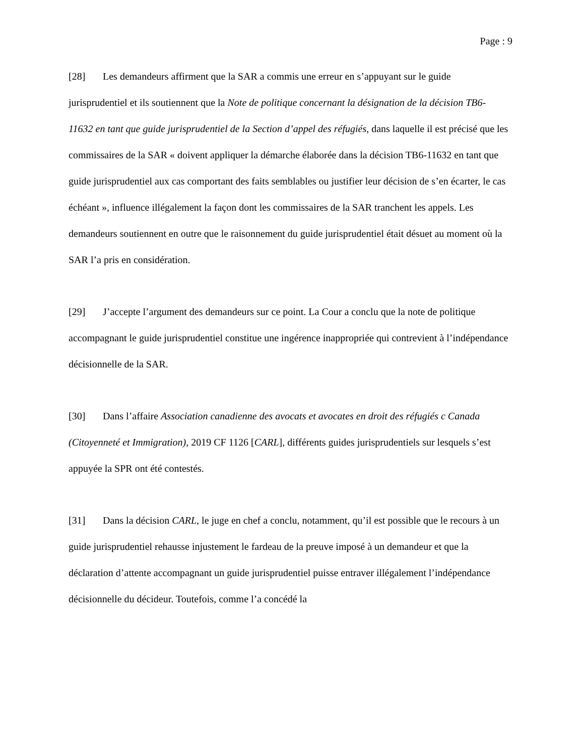Page : 9
[28] Les demandeurs affirment que la SAR a commis une erreur en s’appuyant sur le guide jurisprudentiel et ils soutiennent que la Note de politique concernant la désignation de la décision TB6-11632 en tant que guide jurisprudentiel de la Section d’appel des réfugiés, dans laquelle il est précisé que les commissaires de la SAR « doivent appliquer la démarche élaborée dans la décision TB6-11632 en tant que guide jurisprudentiel aux cas comportant des faits semblables ou justifier leur décision de s’en écarter, le cas échéant », influence illégalement la façon dont les commissaires de la SAR tranchent les appels. Les demandeurs soutiennent en outre que le raisonnement du guide jurisprudentiel était désuet au moment où la SAR l’a pris en considération.
[29] J’accepte l’argument des demandeurs sur ce point. La Cour a conclu que la note de politique accompagnant le guide jurisprudentiel constitue une ingérence inappropriée qui contrevient à l’indépendance décisionnelle de la SAR.
[30] Dans l’affaire Association canadienne des avocats et avocates en droit des réfugiés c Canada (Citoyenneté et Immigration), 2019 CF 1126 [CARL], différents guides jurisprudentiels sur lesquels s’est appuyée la SPR ont été contestés.
[31] Dans la décision CARL, le juge en chef a conclu, notamment, qu’il est possible que le recours à un guide jurisprudentiel rehausse injustement le fardeau de la preuve imposé à un demandeur et que la déclaration d’attente accompagnant un guide jurisprudentiel puisse entraver illégalement l’indépendance décisionnelle du décideur. Toutefois, comme l’a concédé la